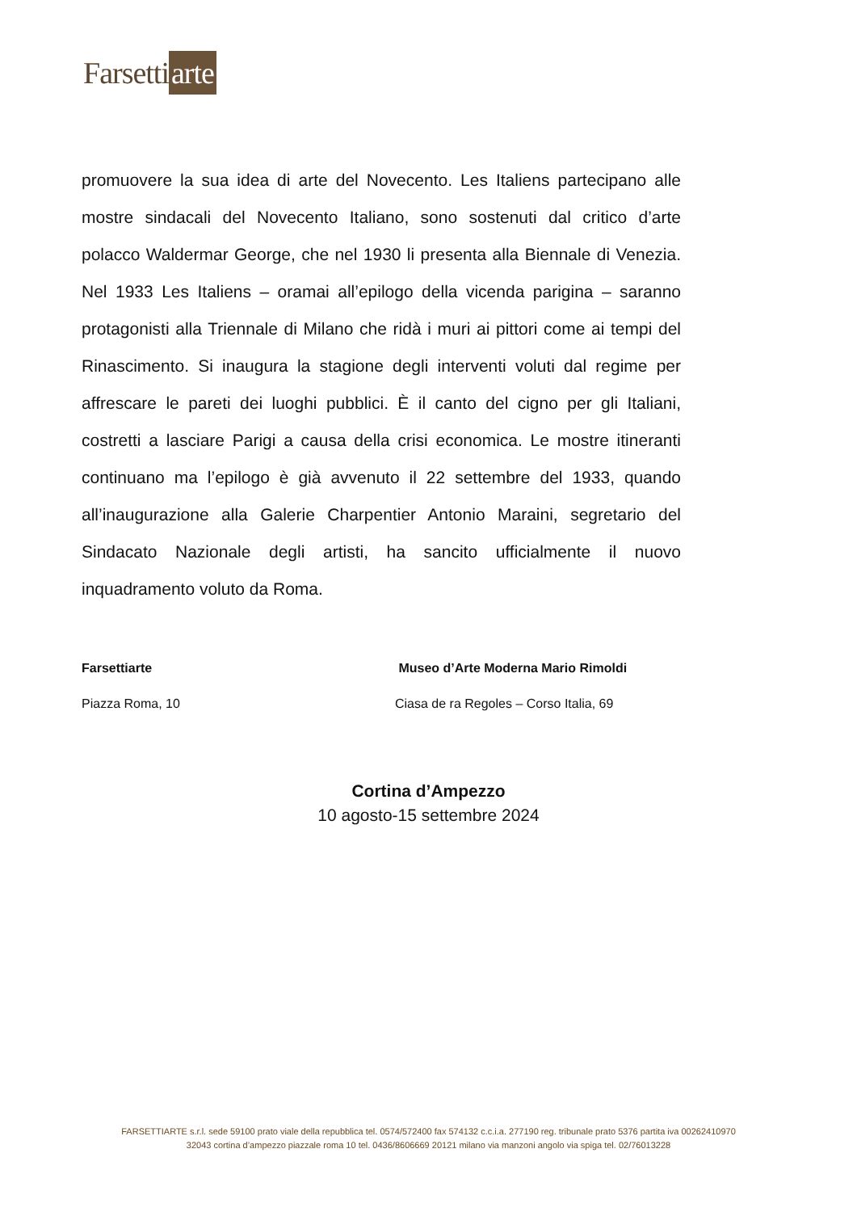Farsetti arte
promuovere la sua idea di arte del Novecento. Les Italiens partecipano alle mostre sindacali del Novecento Italiano, sono sostenuti dal critico d’arte polacco Waldermar George, che nel 1930 li presenta alla Biennale di Venezia. Nel 1933 Les Italiens – oramai all’epilogo della vicenda parigina – saranno protagonisti alla Triennale di Milano che ridà i muri ai pittori come ai tempi del Rinascimento. Si inaugura la stagione degli interventi voluti dal regime per affrescare le pareti dei luoghi pubblici. È il canto del cigno per gli Italiani, costretti a lasciare Parigi a causa della crisi economica. Le mostre itineranti continuano ma l’epilogo è già avvenuto il 22 settembre del 1933, quando all’inaugurazione alla Galerie Charpentier Antonio Maraini, segretario del Sindacato Nazionale degli artisti, ha sancito ufficialmente il nuovo inquadramento voluto da Roma.
Farsettiarte Museo d’Arte Moderna Mario Rimoldi
Piazza Roma, 10 Ciasa de ra Regoles – Corso Italia, 69
Cortina d’Ampezzo
10 agosto-15 settembre 2024
FARSETTIARTE s.r.l. sede 59100 prato viale della repubblica tel. 0574/572400 fax 574132 c.c.i.a. 277190 reg. tribunale prato 5376 partita iva 00262410970
32043 cortina d’ampezzo piazzale roma 10 tel. 0436/8606669 20121 milano via manzoni angolo via spiga tel. 02/76013228